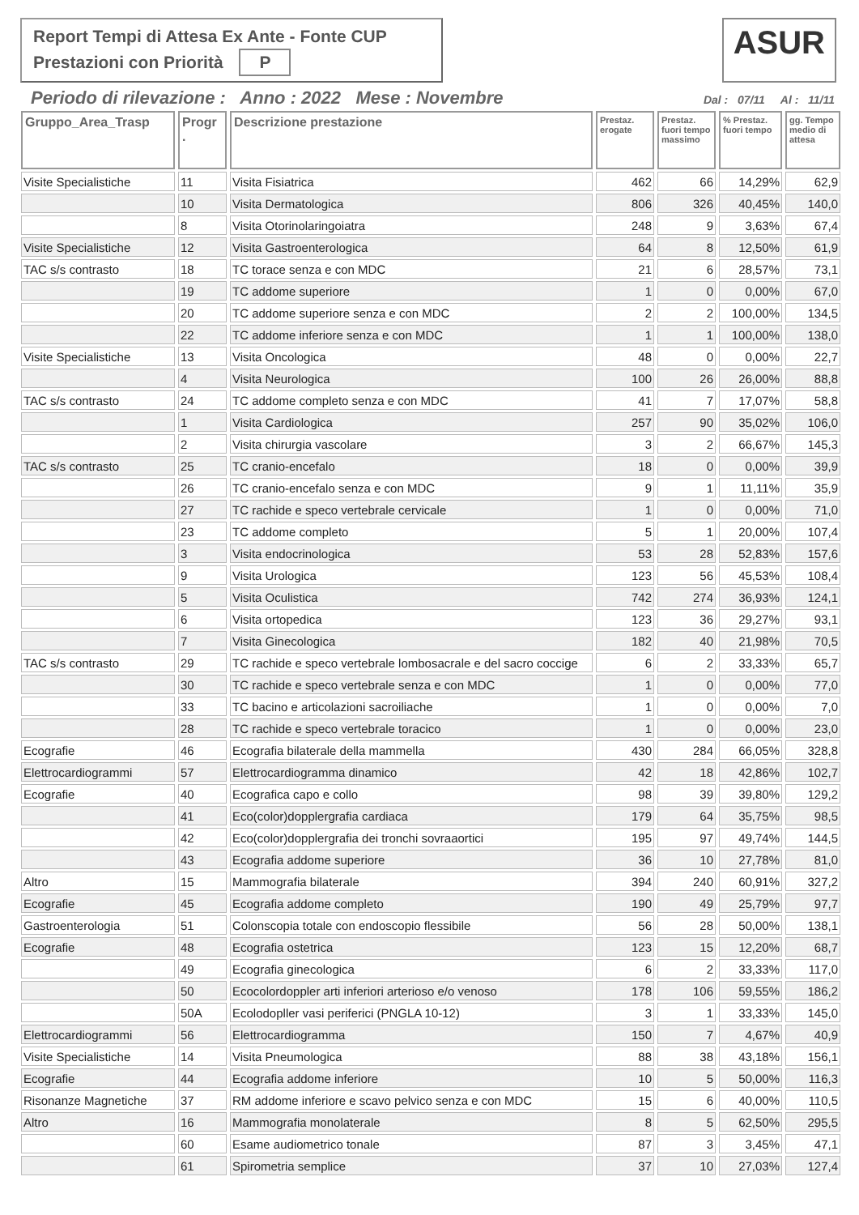Report Tempi di Attesa Ex Ante - Fonte CUP
Prestazioni con Priorità P
ASUR
Periodo di rilevazione : Anno : 2022 Mese : Novembre Dal : 07/11 Al : 11/11
| Gruppo_Area_Trasp | Progr . | Descrizione prestazione | Prestaz. erogate | Prestaz. fuori tempo massimo | % Prestaz. fuori tempo | gg. Tempo medio di attesa |
| --- | --- | --- | --- | --- | --- | --- |
| Visite Specialistiche | 11 | Visita Fisiatrica | 462 | 66 | 14,29% | 62,9 |
| | 10 | Visita Dermatologica | 806 | 326 | 40,45% | 140,0 |
| | 8 | Visita Otorinolaringoiatra | 248 | 9 | 3,63% | 67,4 |
| Visite Specialistiche | 12 | Visita Gastroenterologica | 64 | 8 | 12,50% | 61,9 |
| TAC s/s contrasto | 18 | TC torace senza e con MDC | 21 | 6 | 28,57% | 73,1 |
| | 19 | TC addome superiore | 1 | 0 | 0,00% | 67,0 |
| | 20 | TC addome superiore senza e con MDC | 2 | 2 | 100,00% | 134,5 |
| | 22 | TC addome inferiore senza e con MDC | 1 | 1 | 100,00% | 138,0 |
| Visite Specialistiche | 13 | Visita Oncologica | 48 | 0 | 0,00% | 22,7 |
| | 4 | Visita Neurologica | 100 | 26 | 26,00% | 88,8 |
| TAC s/s contrasto | 24 | TC addome completo senza e con MDC | 41 | 7 | 17,07% | 58,8 |
| | 1 | Visita Cardiologica | 257 | 90 | 35,02% | 106,0 |
| | 2 | Visita chirurgia vascolare | 3 | 2 | 66,67% | 145,3 |
| TAC s/s contrasto | 25 | TC cranio-encefalo | 18 | 0 | 0,00% | 39,9 |
| | 26 | TC cranio-encefalo senza e con MDC | 9 | 1 | 11,11% | 35,9 |
| | 27 | TC rachide e speco vertebrale cervicale | 1 | 0 | 0,00% | 71,0 |
| | 23 | TC addome completo | 5 | 1 | 20,00% | 107,4 |
| | 3 | Visita endocrinologica | 53 | 28 | 52,83% | 157,6 |
| | 9 | Visita Urologica | 123 | 56 | 45,53% | 108,4 |
| | 5 | Visita Oculistica | 742 | 274 | 36,93% | 124,1 |
| | 6 | Visita ortopedica | 123 | 36 | 29,27% | 93,1 |
| | 7 | Visita Ginecologica | 182 | 40 | 21,98% | 70,5 |
| TAC s/s contrasto | 29 | TC rachide e speco vertebrale lombosacrale e del sacro coccige | 6 | 2 | 33,33% | 65,7 |
| | 30 | TC rachide e speco vertebrale senza e con MDC | 1 | 0 | 0,00% | 77,0 |
| | 33 | TC bacino e articolazioni sacroiliache | 1 | 0 | 0,00% | 7,0 |
| | 28 | TC rachide e speco vertebrale toracico | 1 | 0 | 0,00% | 23,0 |
| Ecografie | 46 | Ecografia bilaterale della mammella | 430 | 284 | 66,05% | 328,8 |
| Elettrocardiogrammi | 57 | Elettrocardiogramma dinamico | 42 | 18 | 42,86% | 102,7 |
| Ecografie | 40 | Ecografica capo e collo | 98 | 39 | 39,80% | 129,2 |
| | 41 | Eco(color)dopplergrafia cardiaca | 179 | 64 | 35,75% | 98,5 |
| | 42 | Eco(color)dopplergrafia dei tronchi sovraaortici | 195 | 97 | 49,74% | 144,5 |
| | 43 | Ecografia addome superiore | 36 | 10 | 27,78% | 81,0 |
| Altro | 15 | Mammografia bilaterale | 394 | 240 | 60,91% | 327,2 |
| Ecografie | 45 | Ecografia addome completo | 190 | 49 | 25,79% | 97,7 |
| Gastroenterologia | 51 | Colonscopia totale con endoscopio flessibile | 56 | 28 | 50,00% | 138,1 |
| Ecografie | 48 | Ecografia ostetrica | 123 | 15 | 12,20% | 68,7 |
| | 49 | Ecografia ginecologica | 6 | 2 | 33,33% | 117,0 |
| | 50 | Ecocolordoppler arti inferiori arterioso e/o venoso | 178 | 106 | 59,55% | 186,2 |
| | 50A | Ecolodopller vasi periferici (PNGLA 10-12) | 3 | 1 | 33,33% | 145,0 |
| Elettrocardiogrammi | 56 | Elettrocardiogramma | 150 | 7 | 4,67% | 40,9 |
| Visite Specialistiche | 14 | Visita Pneumologica | 88 | 38 | 43,18% | 156,1 |
| Ecografie | 44 | Ecografia addome inferiore | 10 | 5 | 50,00% | 116,3 |
| Risonanze Magnetiche | 37 | RM addome inferiore e scavo pelvico senza e con MDC | 15 | 6 | 40,00% | 110,5 |
| Altro | 16 | Mammografia monolaterale | 8 | 5 | 62,50% | 295,5 |
| | 60 | Esame audiometrico tonale | 87 | 3 | 3,45% | 47,1 |
| | 61 | Spirometria semplice | 37 | 10 | 27,03% | 127,4 |